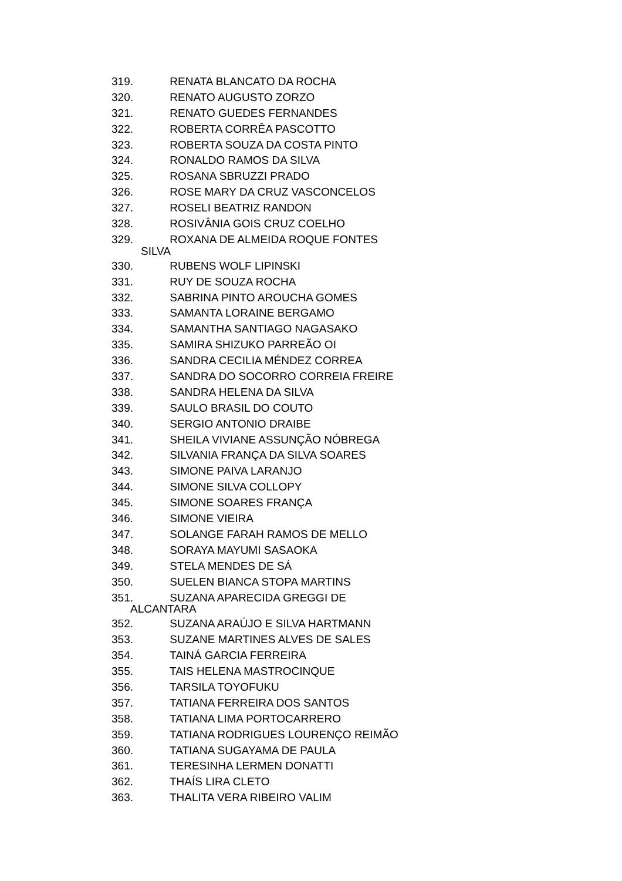319. RENATA BLANCATO DA ROCHA
320. RENATO AUGUSTO ZORZO
321. RENATO GUEDES FERNANDES
322. ROBERTA CORRÊA PASCOTTO
323. ROBERTA SOUZA DA COSTA PINTO
324. RONALDO RAMOS DA SILVA
325. ROSANA SBRUZZI PRADO
326. ROSE MARY DA CRUZ VASCONCELOS
327. ROSELI BEATRIZ RANDON
328. ROSIVÂNIA GOIS CRUZ COELHO
329. ROXANA DE ALMEIDA ROQUE FONTES
SILVA
330. RUBENS WOLF LIPINSKI
331. RUY DE SOUZA ROCHA
332. SABRINA PINTO AROUCHA GOMES
333. SAMANTA LORAINE BERGAMO
334. SAMANTHA SANTIAGO NAGASAKO
335. SAMIRA SHIZUKO PARREÃO OI
336. SANDRA CECILIA MÉNDEZ CORREA
337. SANDRA DO SOCORRO CORREIA FREIRE
338. SANDRA HELENA DA SILVA
339. SAULO BRASIL DO COUTO
340. SERGIO ANTONIO DRAIBE
341. SHEILA VIVIANE ASSUNÇÃO NÓBREGA
342. SILVANIA FRANÇA DA SILVA SOARES
343. SIMONE PAIVA LARANJO
344. SIMONE SILVA COLLOPY
345. SIMONE SOARES FRANÇA
346. SIMONE VIEIRA
347. SOLANGE FARAH RAMOS DE MELLO
348. SORAYA MAYUMI SASAOKA
349. STELA MENDES DE SÁ
350. SUELEN BIANCA STOPA MARTINS
351. SUZANA APARECIDA GREGGI DE
ALCANTARA
352. SUZANA ARAÚJO E SILVA HARTMANN
353. SUZANE MARTINES ALVES DE SALES
354. TAINÁ GARCIA FERREIRA
355. TAIS HELENA MASTROCINQUE
356. TARSILA TOYOFUKU
357. TATIANA FERREIRA DOS SANTOS
358. TATIANA LIMA PORTOCARRERO
359. TATIANA RODRIGUES LOURENÇO REIMÃO
360. TATIANA SUGAYAMA DE PAULA
361. TERESINHA LERMEN DONATTI
362. THAÍS LIRA CLETO
363. THALITA VERA RIBEIRO VALIM